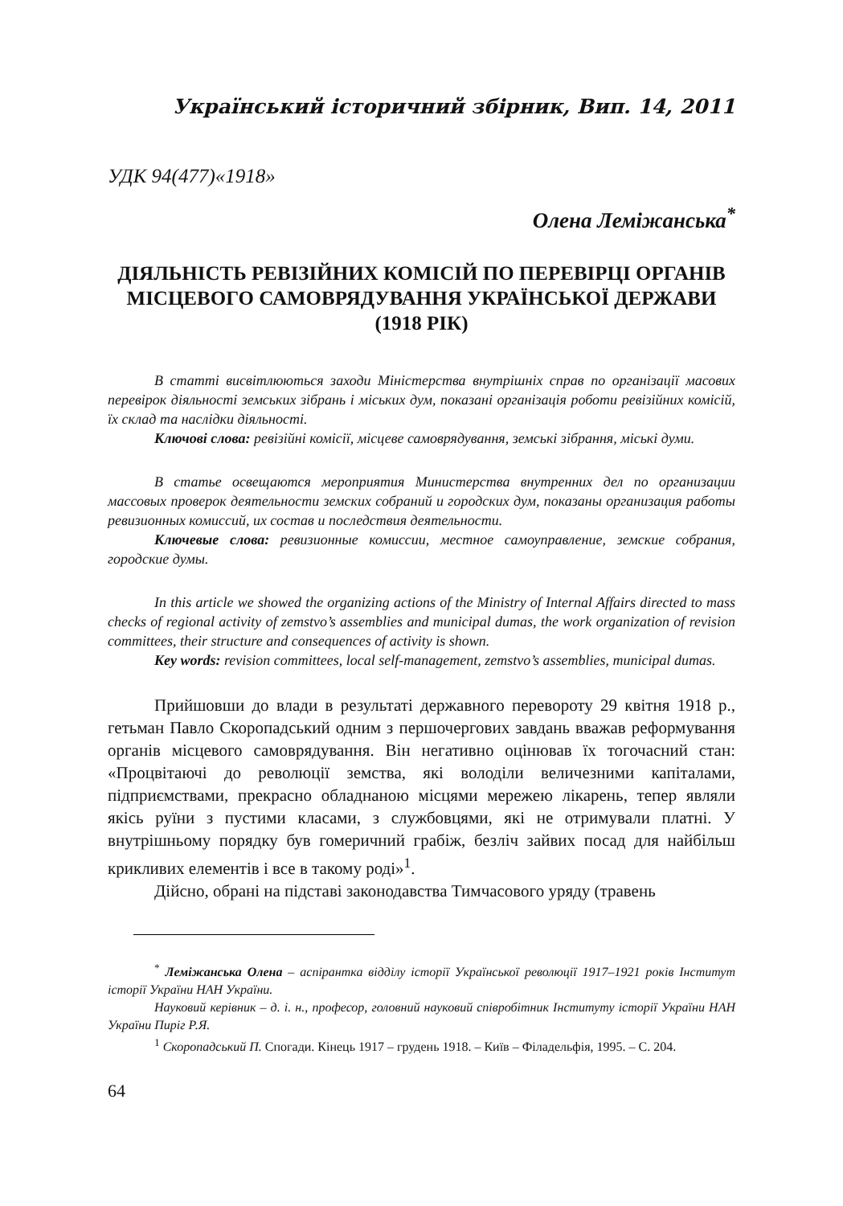Український історичний збірник, Вип. 14, 2011
УДК 94(477)«1918»
Олена Леміжанська<sup>*</sup>
ДІЯЛЬНІСТЬ РЕВІЗІЙНИХ КОМІСІЙ ПО ПЕРЕВІРЦІ ОРГАНІВ МІСЦЕВОГО САМОВРЯДУВАННЯ УКРАЇНСЬКОЇ ДЕРЖАВИ (1918 РІК)
В статті висвітлюються заходи Міністерства внутрішніх справ по організації масових перевірок діяльності земських зібрань і міських дум, показані організація роботи ревізійних комісій, їх склад та наслідки діяльності.
Ключові слова: ревізійні комісії, місцеве самоврядування, земські зібрання, міські думи.
В статье освещаются мероприятия Министерства внутренних дел по организации массовых проверок деятельности земских собраний и городских дум, показаны организация работы ревизионных комиссий, их состав и последствия деятельности.
Ключевые слова: ревизионные комиссии, местное самоуправление, земские собрания, городские думы.
In this article we showed the organizing actions of the Ministry of Internal Affairs directed to mass checks of regional activity of zemstvo’s assemblies and municipal dumas, the work organization of revision committees, their structure and consequences of activity is shown.
Key words: revision committees, local self-management, zemstvo’s assemblies, municipal dumas.
Прийшовши до влади в результаті державного перевороту 29 квітня 1918 р., гетьман Павло Скоропадський одним з першочергових завдань вважав реформування органів місцевого самоврядування. Він негативно оцінював їх тогочасний стан: «Процвітаючі до революції земства, які володіли величезними капіталами, підприємствами, прекрасно обладнаною місцями мережею лікарень, тепер являли якісь руїни з пустими класами, з службовцями, які не отримували платні. У внутрішньому порядку був гомеричний грабіж, безліч зайвих посад для найбільш крикливих елементів і все в такому роді»<sup>1</sup>.
Дійсно, обрані на підставі законодавства Тимчасового уряду (травень
<sup>*</sup> Леміжанська Олена – аспірантка відділу історії Української революції 1917–1921 років Інститут історії України НАН України.
Науковий керівник – д. і. н., професор, головний науковий співробітник Інституту історії України НАН України Пиріг Р.Я.
<sup>1</sup> Скоропадський П. Спогади. Кінець 1917 – грудень 1918. – Київ – Філадельфія, 1995. – С. 204.
64